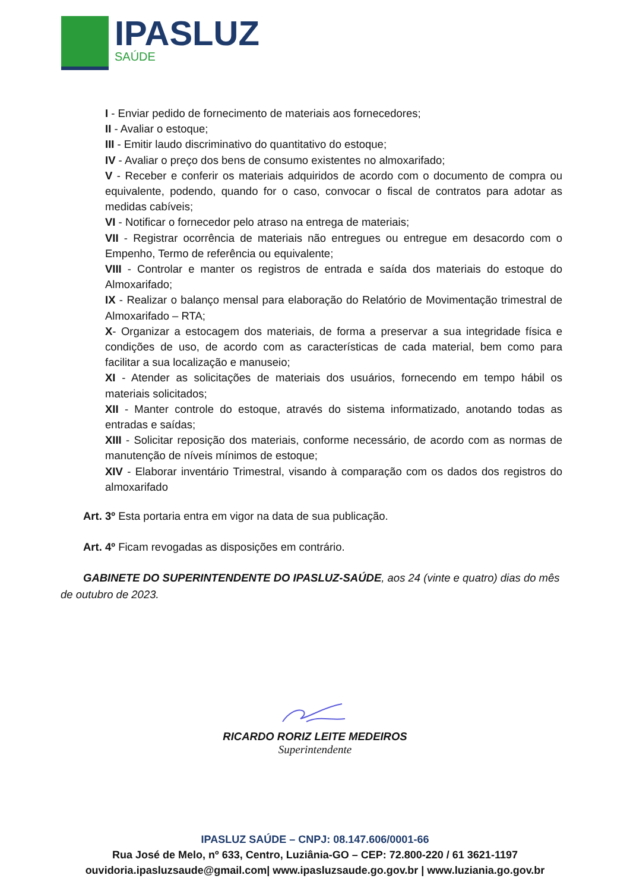IPASLUZ
SAÚDE
I - Enviar pedido de fornecimento de materiais aos fornecedores;
II - Avaliar o estoque;
III - Emitir laudo discriminativo do quantitativo do estoque;
IV - Avaliar o preço dos bens de consumo existentes no almoxarifado;
V - Receber e conferir os materiais adquiridos de acordo com o documento de compra ou equivalente, podendo, quando for o caso, convocar o fiscal de contratos para adotar as medidas cabíveis;
VI - Notificar o fornecedor pelo atraso na entrega de materiais;
VII - Registrar ocorrência de materiais não entregues ou entregue em desacordo com o Empenho, Termo de referência ou equivalente;
VIII - Controlar e manter os registros de entrada e saída dos materiais do estoque do Almoxarifado;
IX - Realizar o balanço mensal para elaboração do Relatório de Movimentação trimestral de Almoxarifado – RTA;
X- Organizar a estocagem dos materiais, de forma a preservar a sua integridade física e condições de uso, de acordo com as características de cada material, bem como para facilitar a sua localização e manuseio;
XI - Atender as solicitações de materiais dos usuários, fornecendo em tempo hábil os materiais solicitados;
XII - Manter controle do estoque, através do sistema informatizado, anotando todas as entradas e saídas;
XIII - Solicitar reposição dos materiais, conforme necessário, de acordo com as normas de manutenção de níveis mínimos de estoque;
XIV - Elaborar inventário Trimestral, visando à comparação com os dados dos registros do almoxarifado
Art. 3º Esta portaria entra em vigor na data de sua publicação.
Art. 4º Ficam revogadas as disposições em contrário.
GABINETE DO SUPERINTENDENTE DO IPASLUZ-SAÚDE, aos 24 (vinte e quatro) dias do mês de outubro de 2023.
RICARDO RORIZ LEITE MEDEIROS
Superintendente
IPASLUZ SAÚDE – CNPJ: 08.147.606/0001-66
Rua José de Melo, nº 633, Centro, Luziânia-GO – CEP: 72.800-220 / 61 3621-1197
ouvidoria.ipasluzsaude@gmail.com| www.ipasluzsaude.go.gov.br | www.luziania.go.gov.br